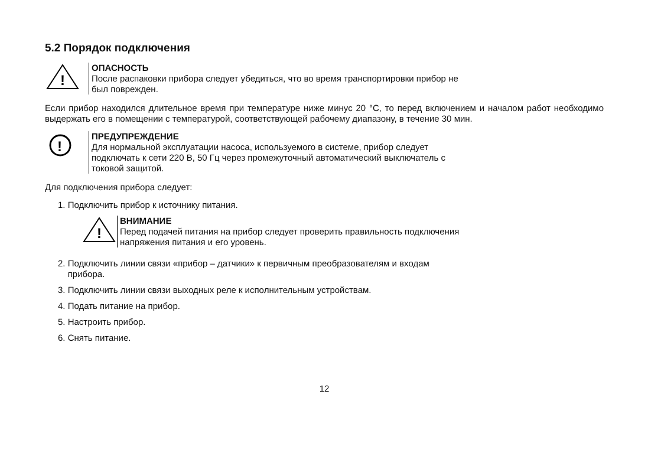5.2 Порядок подключения
!
ОПАСНОСТЬ
После распаковки прибора следует убедиться, что во время транспортировки прибор не
был поврежден.
Если прибор находился длительное время при температуре ниже минус 20 °С, то перед включением и началом работ необходимо выдержать его в помещении с температурой, соответствующей рабочему диапазону, в течение 30 мин.
!
ПРЕДУПРЕЖДЕНИЕ
Для нормальной эксплуатации насоса, используемого в системе, прибор следует
подключать к сети 220 В, 50 Гц через промежуточный автоматический выключатель с
токовой защитой.
Для подключения прибора следует:
1. Подключить прибор к источнику питания.
!
ВНИМАНИЕ
Перед подачей питания на прибор следует проверить правильность подключения
напряжения питания и его уровень.
2. Подключить линии связи «прибор – датчики» к первичным преобразователям и входам
прибора.
3. Подключить линии связи выходных реле к исполнительным устройствам.
4. Подать питание на прибор.
5. Настроить прибор.
6. Снять питание.
12